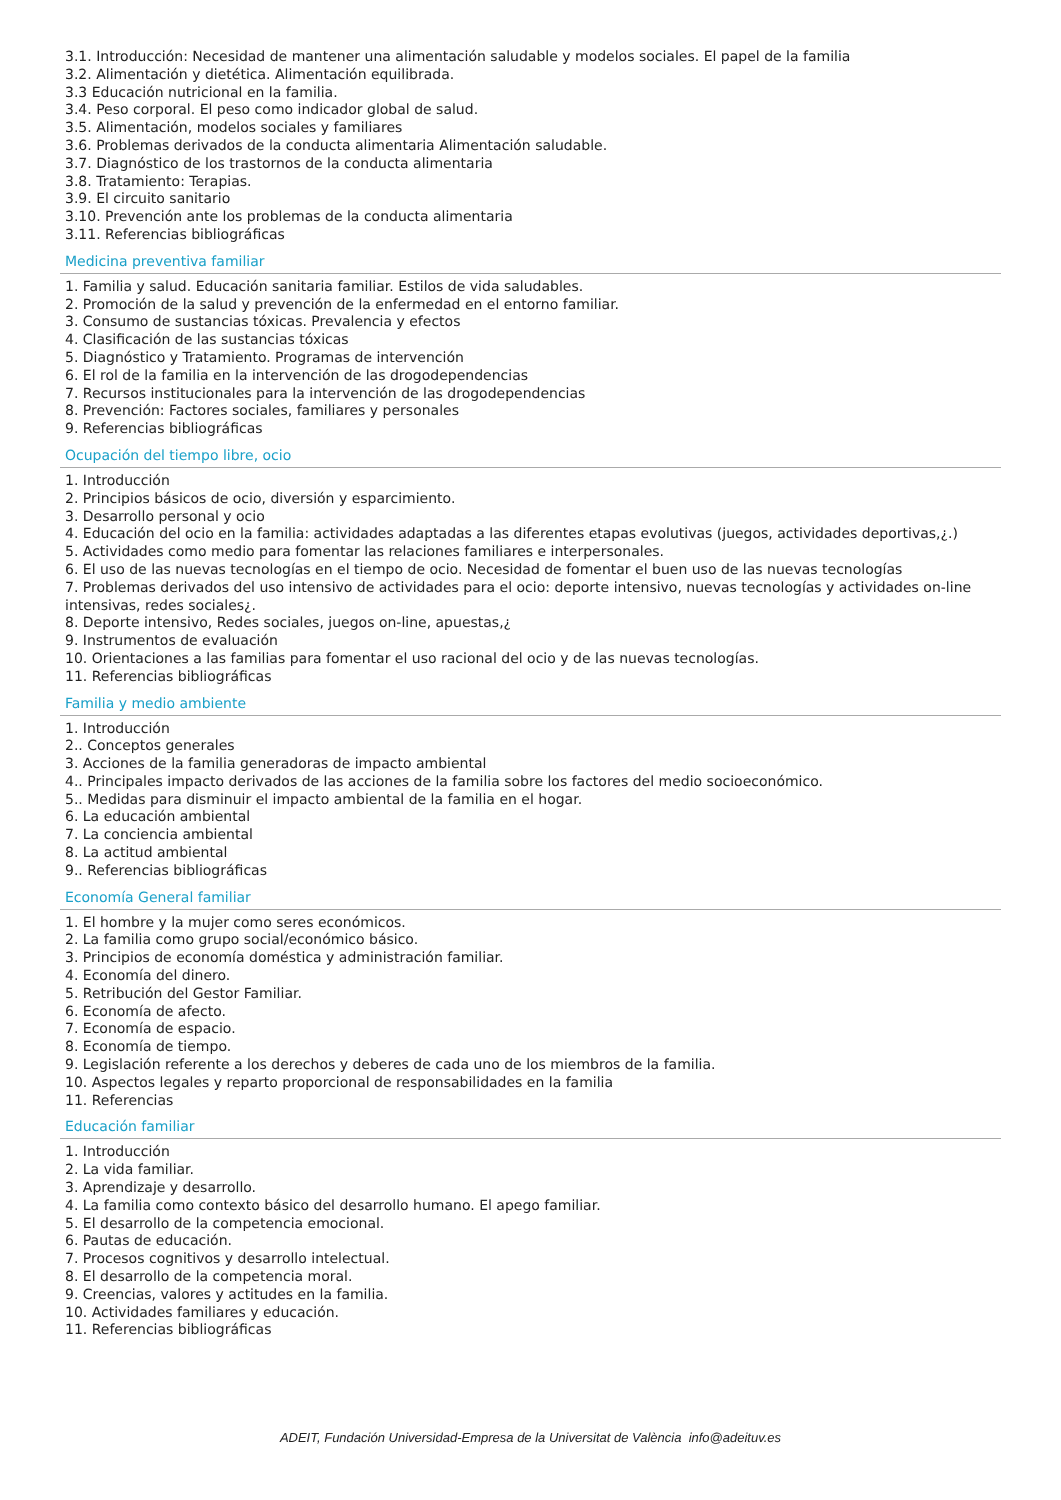3.1. Introducción: Necesidad de mantener una alimentación saludable y modelos sociales. El papel de la familia
3.2. Alimentación y dietética. Alimentación equilibrada.
3.3 Educación nutricional en la familia.
3.4. Peso corporal. El peso como indicador global de salud.
3.5. Alimentación, modelos sociales y familiares
3.6. Problemas derivados de la conducta alimentaria Alimentación saludable.
3.7. Diagnóstico de los trastornos de la conducta alimentaria
3.8. Tratamiento: Terapias.
3.9. El circuito sanitario
3.10. Prevención ante los problemas de la conducta alimentaria
3.11. Referencias bibliográficas
Medicina preventiva familiar
1. Familia y salud. Educación sanitaria familiar. Estilos de vida saludables.
2. Promoción de la salud y prevención de la enfermedad en el entorno familiar.
3. Consumo de sustancias tóxicas. Prevalencia y efectos
4. Clasificación de las sustancias tóxicas
5. Diagnóstico y Tratamiento. Programas de intervención
6. El rol de la familia en la intervención de las drogodependencias
7. Recursos institucionales para la intervención de las drogodependencias
8. Prevención: Factores sociales, familiares y personales
9. Referencias bibliográficas
Ocupación del tiempo libre, ocio
1. Introducción
2. Principios básicos de ocio, diversión y esparcimiento.
3. Desarrollo personal y ocio
4. Educación del ocio en la familia: actividades adaptadas a las diferentes etapas evolutivas (juegos, actividades deportivas,¿.)
5. Actividades como medio para fomentar las relaciones familiares e interpersonales.
6. El uso de las nuevas tecnologías en el tiempo de ocio. Necesidad de fomentar el buen uso de las nuevas tecnologías
7. Problemas derivados del uso intensivo de actividades para el ocio: deporte intensivo, nuevas tecnologías y actividades on-line intensivas, redes sociales¿.
8. Deporte intensivo, Redes sociales, juegos on-line, apuestas,¿
9. Instrumentos de evaluación
10. Orientaciones a las familias para fomentar el uso racional del ocio y de las nuevas tecnologías.
11. Referencias bibliográficas
Familia y medio ambiente
1. Introducción
2.. Conceptos generales
3. Acciones de la familia generadoras de impacto ambiental
4.. Principales impacto derivados de las acciones de la familia sobre los factores del medio socioeconómico.
5.. Medidas para disminuir el impacto ambiental de la familia en el hogar.
6. La educación ambiental
7. La conciencia ambiental
8. La actitud ambiental
9.. Referencias bibliográficas
Economía General familiar
1. El hombre y la mujer como seres económicos.
2. La familia como grupo social/económico básico.
3. Principios de economía doméstica y administración familiar.
4. Economía del dinero.
5. Retribución del Gestor Familiar.
6. Economía de afecto.
7. Economía de espacio.
8. Economía de tiempo.
9. Legislación referente a los derechos y deberes de cada uno de los miembros de la familia.
10. Aspectos legales y reparto proporcional de responsabilidades en la familia
11. Referencias
Educación familiar
1. Introducción
2. La vida familiar.
3. Aprendizaje y desarrollo.
4. La familia como contexto básico del desarrollo humano. El apego familiar.
5. El desarrollo de la competencia emocional.
6. Pautas de educación.
7. Procesos cognitivos y desarrollo intelectual.
8. El desarrollo de la competencia moral.
9. Creencias, valores y actitudes en la familia.
10. Actividades familiares y educación.
11. Referencias bibliográficas
ADEIT, Fundación Universidad-Empresa de la Universitat de València info@adeituv.es